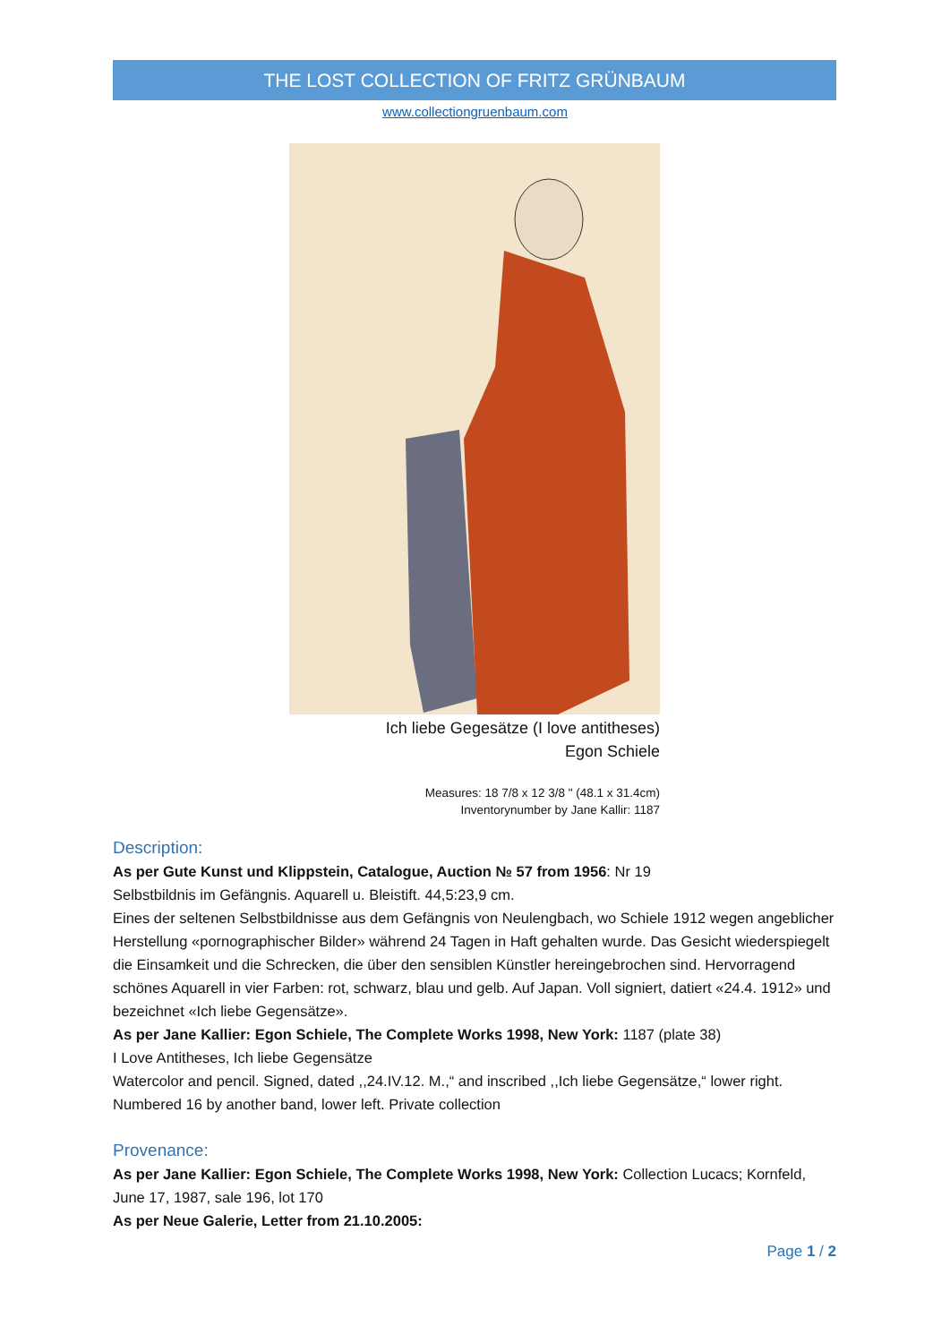THE LOST COLLECTION OF FRITZ GRÜNBAUM
www.collectiongruenbaum.com
Ich liebe Gegesätze (I love antitheses)
Egon Schiele
Measures: 18 7/8 x 12 3/8 " (48.1 x 31.4cm)
Inventorynumber by Jane Kallir: 1187
Description:
As per Gute Kunst und Klippstein, Catalogue, Auction № 57 from 1956: Nr 19
Selbstbildnis im Gefängnis. Aquarell u. Bleistift. 44,5:23,9 cm.
Eines der seltenen Selbstbildnisse aus dem Gefängnis von Neulengbach, wo Schiele 1912 wegen angeblicher Herstellung «pornographischer Bilder» während 24 Tagen in Haft gehalten wurde. Das Gesicht wiederspiegelt die Einsamkeit und die Schrecken, die über den sensiblen Künstler hereingebrochen sind. Hervorragend schönes Aquarell in vier Farben: rot, schwarz, blau und gelb. Auf Japan. Voll signiert, datiert «24.4. 1912» und bezeichnet «Ich liebe Gegensätze».
As per Jane Kallier: Egon Schiele, The Complete Works 1998, New York: 1187 (plate 38)
I Love Antitheses, Ich liebe Gegensätze
Watercolor and pencil. Signed, dated ,,24.IV.12. M.,“ and inscribed ,,Ich liebe Gegensätze,“ lower right. Numbered 16 by another band, lower left. Private collection
Provenance:
As per Jane Kallier: Egon Schiele, The Complete Works 1998, New York: Collection Lucacs; Kornfeld, June 17, 1987, sale 196, lot 170
As per Neue Galerie, Letter from 21.10.2005:
Page 1 / 2